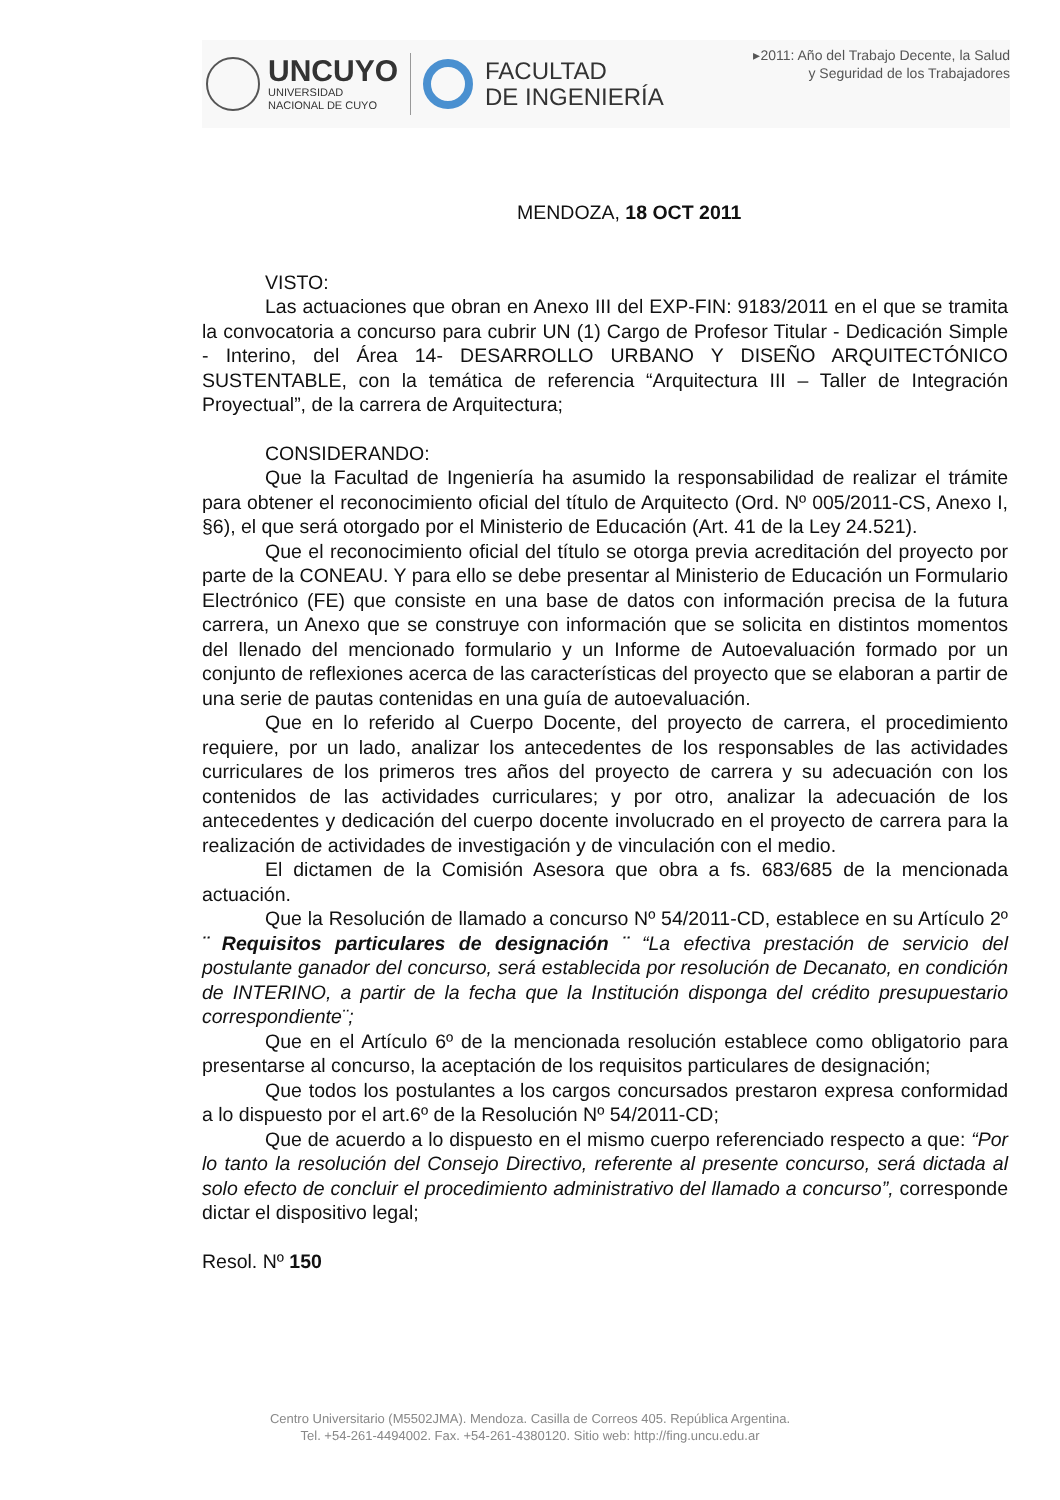UNCUYO
UNIVERSIDAD
NACIONAL DE CUYO
FACULTAD
DE INGENIERÍA
▸2011: Año del Trabajo Decente, la Salud
y Seguridad de los Trabajadores
MENDOZA, 18 OCT 2011
VISTO:
Las actuaciones que obran en Anexo III del EXP-FIN: 9183/2011 en el que se tramita la convocatoria a concurso para cubrir UN (1) Cargo de Profesor Titular - Dedicación Simple - Interino, del Área 14- DESARROLLO URBANO Y DISEÑO ARQUITECTÓNICO SUSTENTABLE, con la temática de referencia “Arquitectura III – Taller de Integración Proyectual”, de la carrera de Arquitectura;
CONSIDERANDO:
Que la Facultad de Ingeniería ha asumido la responsabilidad de realizar el trámite para obtener el reconocimiento oficial del título de Arquitecto (Ord. Nº 005/2011-CS, Anexo I, §6), el que será otorgado por el Ministerio de Educación (Art. 41 de la Ley 24.521).
Que el reconocimiento oficial del título se otorga previa acreditación del proyecto por parte de la CONEAU. Y para ello se debe presentar al Ministerio de Educación un Formulario Electrónico (FE) que consiste en una base de datos con información precisa de la futura carrera, un Anexo que se construye con información que se solicita en distintos momentos del llenado del mencionado formulario y un Informe de Autoevaluación formado por un conjunto de reflexiones acerca de las características del proyecto que se elaboran a partir de una serie de pautas contenidas en una guía de autoevaluación.
Que en lo referido al Cuerpo Docente, del proyecto de carrera, el procedimiento requiere, por un lado, analizar los antecedentes de los responsables de las actividades curriculares de los primeros tres años del proyecto de carrera y su adecuación con los contenidos de las actividades curriculares; y por otro, analizar la adecuación de los antecedentes y dedicación del cuerpo docente involucrado en el proyecto de carrera para la realización de actividades de investigación y de vinculación con el medio.
El dictamen de la Comisión Asesora que obra a fs. 683/685 de la mencionada actuación.
Que la Resolución de llamado a concurso Nº 54/2011-CD, establece en su Artículo 2º ¨ Requisitos particulares de designación ¨ “La efectiva prestación de servicio del postulante ganador del concurso, será establecida por resolución de Decanato, en condición de INTERINO, a partir de la fecha que la Institución disponga del crédito presupuestario correspondiente¨;
Que en el Artículo 6º de la mencionada resolución establece como obligatorio para presentarse al concurso, la aceptación de los requisitos particulares de designación;
Que todos los postulantes a los cargos concursados prestaron expresa conformidad a lo dispuesto por el art.6º de la Resolución Nº 54/2011-CD;
Que de acuerdo a lo dispuesto en el mismo cuerpo referenciado respecto a que: “Por lo tanto la resolución del Consejo Directivo, referente al presente concurso, será dictada al solo efecto de concluir el procedimiento administrativo del llamado a concurso”, corresponde dictar el dispositivo legal;
Resol. Nº 150
Centro Universitario (M5502JMA). Mendoza. Casilla de Correos 405. República Argentina.
Tel. +54-261-4494002. Fax. +54-261-4380120. Sitio web: http://fing.uncu.edu.ar